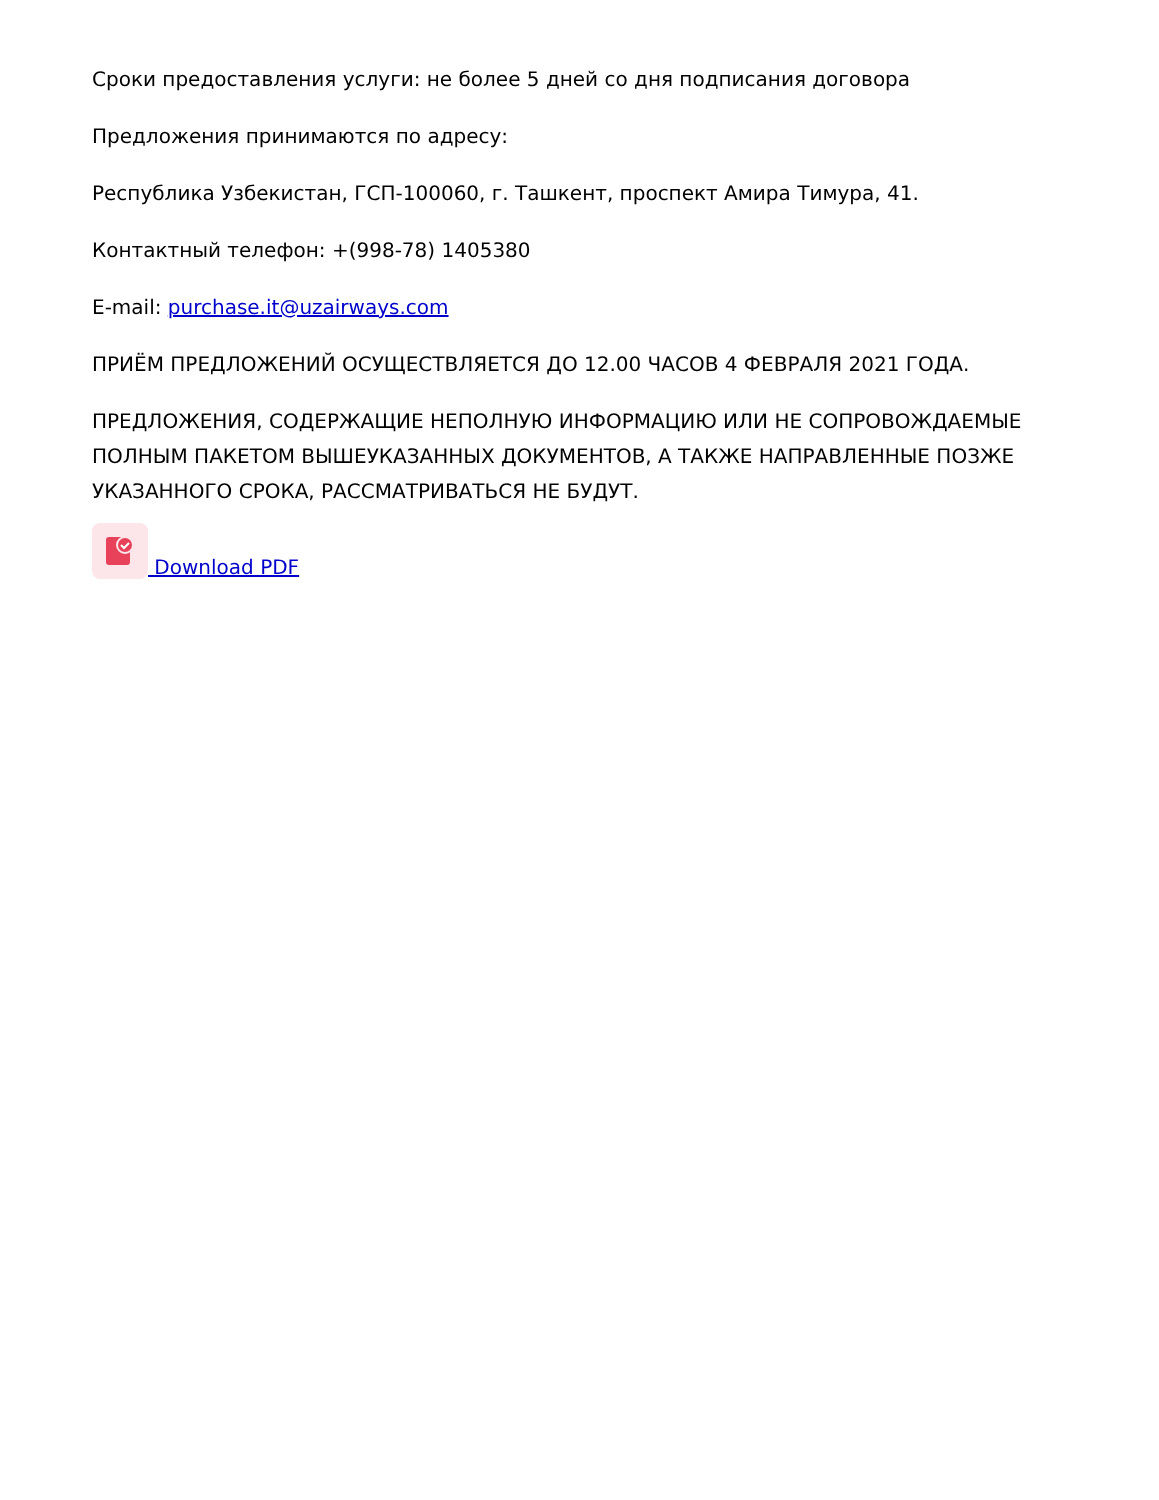Сроки предоставления услуги: не более 5 дней со дня подписания договора
Предложения принимаются по адресу:
Республика Узбекистан, ГСП-100060, г. Ташкент, проспект Амира Тимура, 41.
Контактный телефон: +(998-78) 1405380
E-mail: purchase.it@uzairways.com
ПРИЁМ ПРЕДЛОЖЕНИЙ ОСУЩЕСТВЛЯЕТСЯ ДО 12.00 ЧАСОВ 4 ФЕВРАЛЯ 2021 ГОДА.
ПРЕДЛОЖЕНИЯ, СОДЕРЖАЩИЕ НЕПОЛНУЮ ИНФОРМАЦИЮ ИЛИ НЕ СОПРОВОЖДАЕМЫЕ ПОЛНЫМ ПАКЕТОМ ВЫШЕУКАЗАННЫХ ДОКУМЕНТОВ, А ТАКЖЕ НАПРАВЛЕННЫЕ ПОЗЖЕ УКАЗАННОГО СРОКА, РАССМАТРИВАТЬСЯ НЕ БУДУТ.
Download PDF